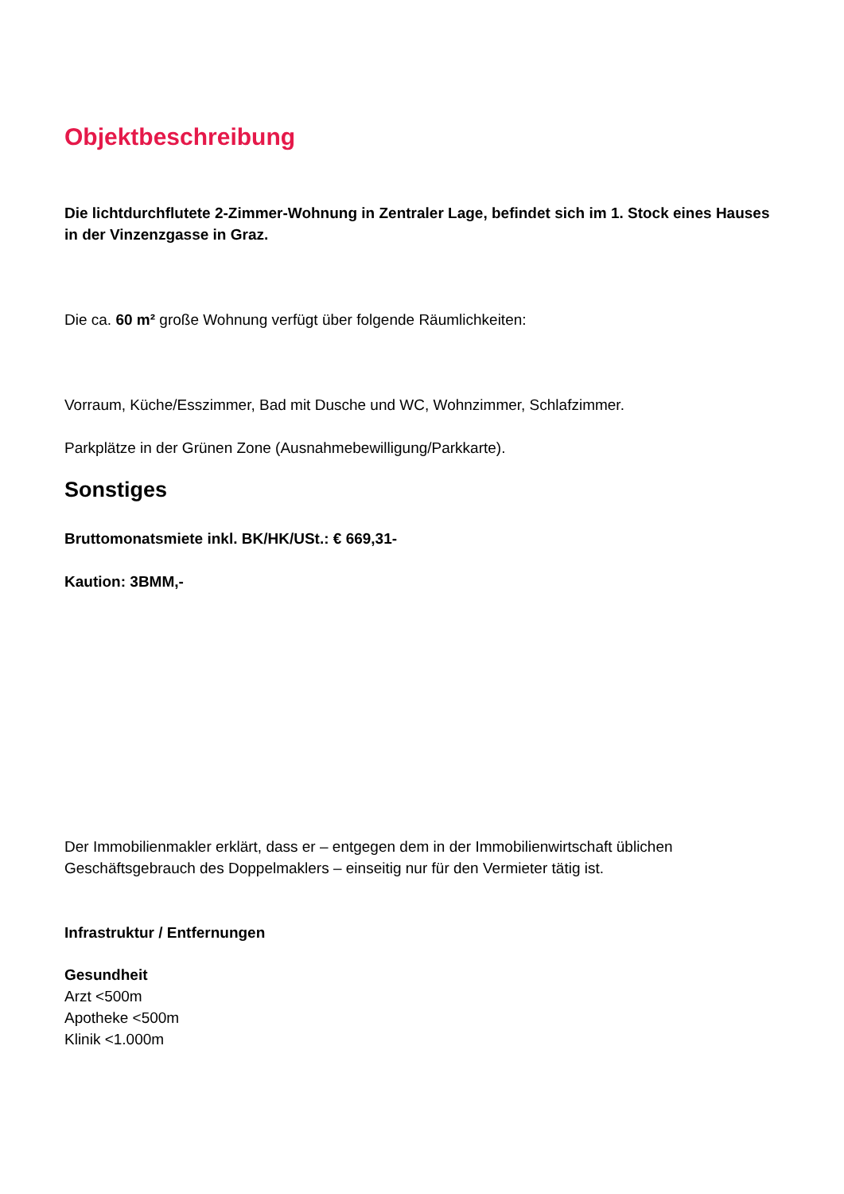Objektbeschreibung
Die lichtdurchflutete 2-Zimmer-Wohnung in Zentraler Lage, befindet sich im 1. Stock eines Hauses in der Vinzenzgasse in Graz.
Die ca. 60 m² große Wohnung verfügt über folgende Räumlichkeiten:
Vorraum, Küche/Esszimmer, Bad mit Dusche und WC, Wohnzimmer, Schlafzimmer.
Parkplätze in der Grünen Zone (Ausnahmebewilligung/Parkkarte).
Sonstiges
Bruttomonatsmiete inkl. BK/HK/USt.: € 669,31-
Kaution: 3BMM,-
Der Immobilienmakler erklärt, dass er – entgegen dem in der Immobilienwirtschaft üblichen Geschäftsgebrauch des Doppelmaklers – einseitig nur für den Vermieter tätig ist.
Infrastruktur / Entfernungen
Gesundheit
Arzt <500m
Apotheke <500m
Klinik <1.000m